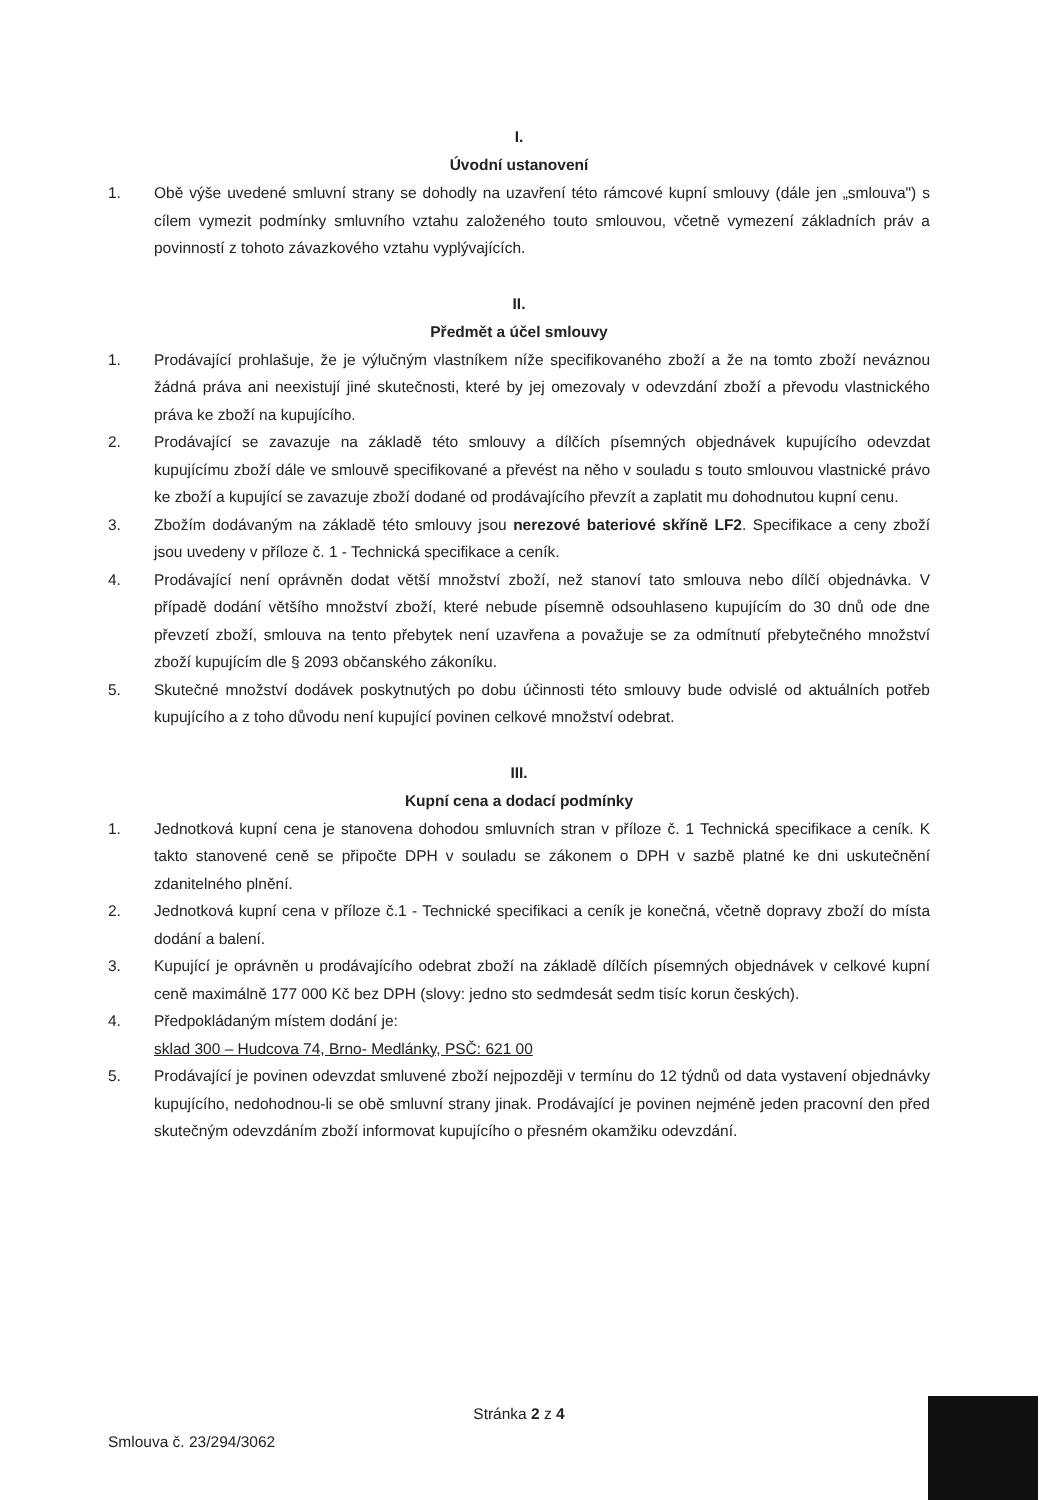I.
Úvodní ustanovení
1. Obě výše uvedené smluvní strany se dohodly na uzavření této rámcové kupní smlouvy (dále jen „smlouva") s cílem vymezit podmínky smluvního vztahu založeného touto smlouvou, včetně vymezení základních práv a povinností z tohoto závazkového vztahu vyplývajících.
II.
Předmět a účel smlouvy
1. Prodávající prohlašuje, že je výlučným vlastníkem níže specifikovaného zboží a že na tomto zboží neváznou žádná práva ani neexistují jiné skutečnosti, které by jej omezovaly v odevzdání zboží a převodu vlastnického práva ke zboží na kupujícího.
2. Prodávající se zavazuje na základě této smlouvy a dílčích písemných objednávek kupujícího odevzdat kupujícímu zboží dále ve smlouvě specifikované a převést na něho v souladu s touto smlouvou vlastnické právo ke zboží a kupující se zavazuje zboží dodané od prodávajícího převzít a zaplatit mu dohodnutou kupní cenu.
3. Zbožím dodávaným na základě této smlouvy jsou nerezové bateriové skříně LF2. Specifikace a ceny zboží jsou uvedeny v příloze č. 1 - Technická specifikace a ceník.
4. Prodávající není oprávněn dodat větší množství zboží, než stanoví tato smlouva nebo dílčí objednávka. V případě dodání většího množství zboží, které nebude písemně odsouhlaseno kupujícím do 30 dnů ode dne převzetí zboží, smlouva na tento přebytek není uzavřena a považuje se za odmítnutí přebytečného množství zboží kupujícím dle § 2093 občanského zákoníku.
5. Skutečné množství dodávek poskytnutých po dobu účinnosti této smlouvy bude odvislé od aktuálních potřeb kupujícího a z toho důvodu není kupující povinen celkové množství odebrat.
III.
Kupní cena a dodací podmínky
1. Jednotková kupní cena je stanovena dohodou smluvních stran v příloze č. 1 Technická specifikace a ceník. K takto stanovené ceně se připočte DPH v souladu se zákonem o DPH v sazbě platné ke dni uskutečnění zdanitelného plnění.
2. Jednotková kupní cena v příloze č.1 - Technické specifikaci a ceník je konečná, včetně dopravy zboží do místa dodání a balení.
3. Kupující je oprávněn u prodávajícího odebrat zboží na základě dílčích písemných objednávek v celkové kupní ceně maximálně 177 000 Kč bez DPH (slovy: jedno sto sedmdesát sedm tisíc korun českých).
4. Předpokládaným místem dodání je:
sklad 300 – Hudcova 74, Brno- Medlánky, PSČ: 621 00
5. Prodávající je povinen odevzdat smluvené zboží nejpozději v termínu do 12 týdnů od data vystavení objednávky kupujícího, nedohodnou-li se obě smluvní strany jinak. Prodávající je povinen nejméně jeden pracovní den před skutečným odevzdáním zboží informovat kupujícího o přesném okamžiku odevzdání.
Stránka 2 z 4
Smlouva č. 23/294/3062